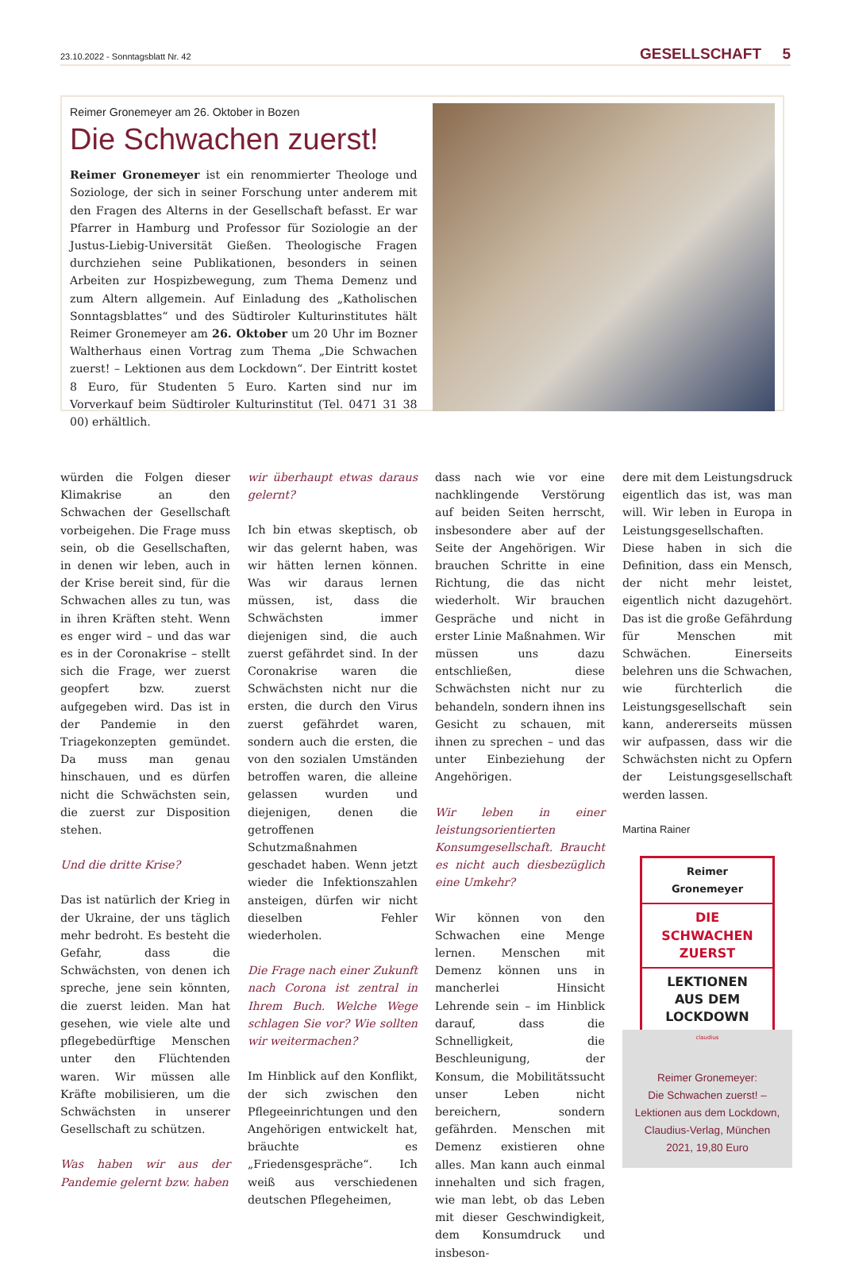23.10.2022 - Sonntagsblatt Nr. 42 GESELLSCHAFT 5
Reimer Gronemeyer am 26. Oktober in Bozen
Die Schwachen zuerst!
Reimer Gronemeyer ist ein renommierter Theologe und Soziologe, der sich in seiner Forschung unter anderem mit den Fragen des Alterns in der Gesellschaft befasst. Er war Pfarrer in Hamburg und Professor für Soziologie an der Justus-Liebig-Universität Gießen. Theologische Fragen durchziehen seine Publikationen, besonders in seinen Arbeiten zur Hospizbewegung, zum Thema Demenz und zum Altern allgemein. Auf Einladung des „Katholischen Sonntagsblattes“ und des Südtiroler Kulturinstitutes hält Reimer Gronemeyer am 26. Oktober um 20 Uhr im Bozner Waltherhaus einen Vortrag zum Thema „Die Schwachen zuerst! – Lektionen aus dem Lockdown“. Der Eintritt kostet 8 Euro, für Studenten 5 Euro. Karten sind nur im Vorverkauf beim Südtiroler Kulturinstitut (Tel. 0471 31 38 00) erhältlich.
würden die Folgen dieser Klimakrise an den Schwachen der Gesellschaft vorbeigehen. Die Frage muss sein, ob die Gesellschaften, in denen wir leben, auch in der Krise bereit sind, für die Schwachen alles zu tun, was in ihren Kräften steht. Wenn es enger wird – und das war es in der Coronakrise – stellt sich die Frage, wer zuerst geopfert bzw. zuerst aufgegeben wird. Das ist in der Pandemie in den Triagekonzepten gemündet. Da muss man genau hinschauen, und es dürfen nicht die Schwächsten sein, die zuerst zur Disposition stehen.
Und die dritte Krise?
Das ist natürlich der Krieg in der Ukraine, der uns täglich mehr bedroht. Es besteht die Gefahr, dass die Schwächsten, von denen ich spreche, jene sein könnten, die zuerst leiden. Man hat gesehen, wie viele alte und pflegebedürftige Menschen unter den Flüchtenden waren. Wir müssen alle Kräfte mobilisieren, um die Schwächsten in unserer Gesellschaft zu schützen.
Was haben wir aus der Pandemie gelernt bzw. haben
wir überhaupt etwas daraus gelernt?
Ich bin etwas skeptisch, ob wir das gelernt haben, was wir hätten lernen können. Was wir daraus lernen müssen, ist, dass die Schwächsten immer diejenigen sind, die auch zuerst gefährdet sind. In der Coronakrise waren die Schwächsten nicht nur die ersten, die durch den Virus zuerst gefährdet waren, sondern auch die ersten, die von den sozialen Umständen betroffen waren, die alleine gelassen wurden und diejenigen, denen die getroffenen Schutzmaßnahmen geschadet haben. Wenn jetzt wieder die Infektionszahlen ansteigen, dürfen wir nicht dieselben Fehler wiederholen.
Die Frage nach einer Zukunft nach Corona ist zentral in Ihrem Buch. Welche Wege schlagen Sie vor? Wie sollten wir weitermachen?
Im Hinblick auf den Konflikt, der sich zwischen den Pflegeeinrichtungen und den Angehörigen entwickelt hat, bräuchte es „Friedensgespräche“. Ich weiß aus verschiedenen deutschen Pflegeheimen,
dass nach wie vor eine nachklingende Verstörung auf beiden Seiten herrscht, insbesondere aber auf der Seite der Angehörigen. Wir brauchen Schritte in eine Richtung, die das nicht wiederholt. Wir brauchen Gespräche und nicht in erster Linie Maßnahmen. Wir müssen uns dazu entschließen, diese Schwächsten nicht nur zu behandeln, sondern ihnen ins Gesicht zu schauen, mit ihnen zu sprechen – und das unter Einbeziehung der Angehörigen.
Wir leben in einer leistungsorientierten Konsumgesellschaft. Braucht es nicht auch diesbezüglich eine Umkehr?
Wir können von den Schwachen eine Menge lernen. Menschen mit Demenz können uns in mancherlei Hinsicht Lehrende sein – im Hinblick darauf, dass die Schnelligkeit, die Beschleunigung, der Konsum, die Mobilitätssucht unser Leben nicht bereichern, sondern gefährden. Menschen mit Demenz existieren ohne alles. Man kann auch einmal innehalten und sich fragen, wie man lebt, ob das Leben mit dieser Geschwindigkeit, dem Konsumdruck und insbeson-
dere mit dem Leistungsdruck eigentlich das ist, was man will. Wir leben in Europa in Leistungsgesellschaften. Diese haben in sich die Definition, dass ein Mensch, der nicht mehr leistet, eigentlich nicht dazugehört. Das ist die große Gefährdung für Menschen mit Schwächen. Einerseits belehren uns die Schwachen, wie fürchterlich die Leistungsgesellschaft sein kann, andererseits müssen wir aufpassen, dass wir die Schwächsten nicht zu Opfern der Leistungsgesellschaft werden lassen.
Martina Rainer
Reimer
Gronemeyer
DIE
SCHWACHEN
ZUERST
LEKTIONEN
AUS DEM
LOCKDOWN
claudius
Reimer Gronemeyer:
Die Schwachen zuerst! –
Lektionen aus dem Lockdown,
Claudius-Verlag, München
2021, 19,80 Euro